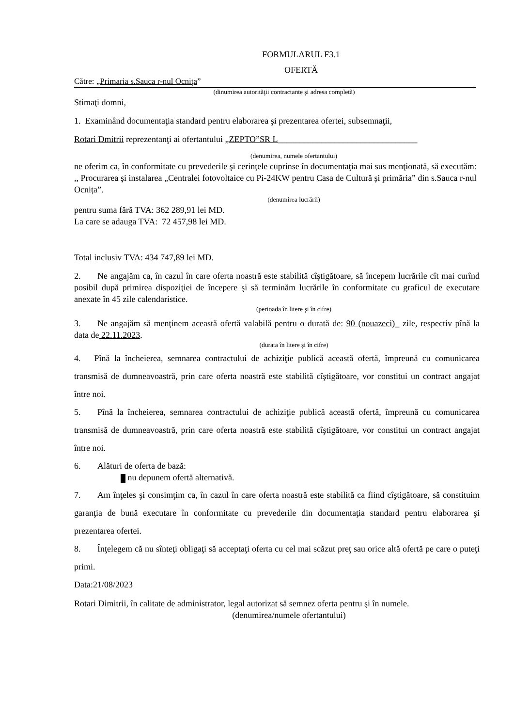FORMULARUL F3.1
OFERTĂ
Către: „Primaria s.Sauca r-nul Ocniţa”
(dinumirea autorităţii contractante şi adresa completă)
Stimaţi domni,
1. Examinând documentaţia standard pentru elaborarea şi prezentarea ofertei, subsemnaţii,
Rotari Dmitrii reprezentanţi ai ofertantului „ZEPTO”SR L________________________________
(denumirea, numele ofertantului)
ne oferim ca, în conformitate cu prevederile şi cerinţele cuprinse în documentaţia mai sus menţionată, să executăm: ,, Procurarea și instalarea „Centralei fotovoltaice cu Pi-24KW pentru Casa de Cultură și primăria” din s.Sauca r-nul Ocnița”.
(denumirea lucrării)
pentru suma fără TVA: 362 289,91 lei MD.
La care se adauga TVA: 72 457,98 lei MD.
Total inclusiv TVA: 434 747,89 lei MD.
2. Ne angajăm ca, în cazul în care oferta noastră este stabilită cîştigătoare, să începem lucrările cît mai curînd posibil după primirea dispoziţiei de începere şi să terminăm lucrările în conformitate cu graficul de executare anexate în 45 zile calendaristice.
(perioada în litere şi în cifre)
3. Ne angajăm să menţinem această ofertă valabilă pentru o durată de: 90 (nouazeci)_ zile, respectiv pînă la data de 22.11.2023.
(durata în litere şi în cifre)
4. Pînă la încheierea, semnarea contractului de achiziţie publică această ofertă, împreună cu comunicarea transmisă de dumneavoastră, prin care oferta noastră este stabilită cîştigătoare, vor constitui un contract angajat între noi.
5. Pînă la încheierea, semnarea contractului de achiziţie publică această ofertă, împreună cu comunicarea transmisă de dumneavoastră, prin care oferta noastră este stabilită cîştigătoare, vor constitui un contract angajat între noi.
6. Alături de oferta de bază:
nu depunem ofertă alternativă.
7. Am înţeles şi consimţim ca, în cazul în care oferta noastră este stabilită ca fiind cîştigătoare, să constituim garanţia de bună executare în conformitate cu prevederile din documentaţia standard pentru elaborarea şi prezentarea ofertei.
8. Înţelegem că nu sînteţi obligaţi să acceptaţi oferta cu cel mai scăzut preţ sau orice altă ofertă pe care o puteţi primi.
Data:21/08/2023
Rotari Dimitrii, în calitate de administrator, legal autorizat să semnez oferta pentru şi în numele.
(denumirea/numele ofertantului)